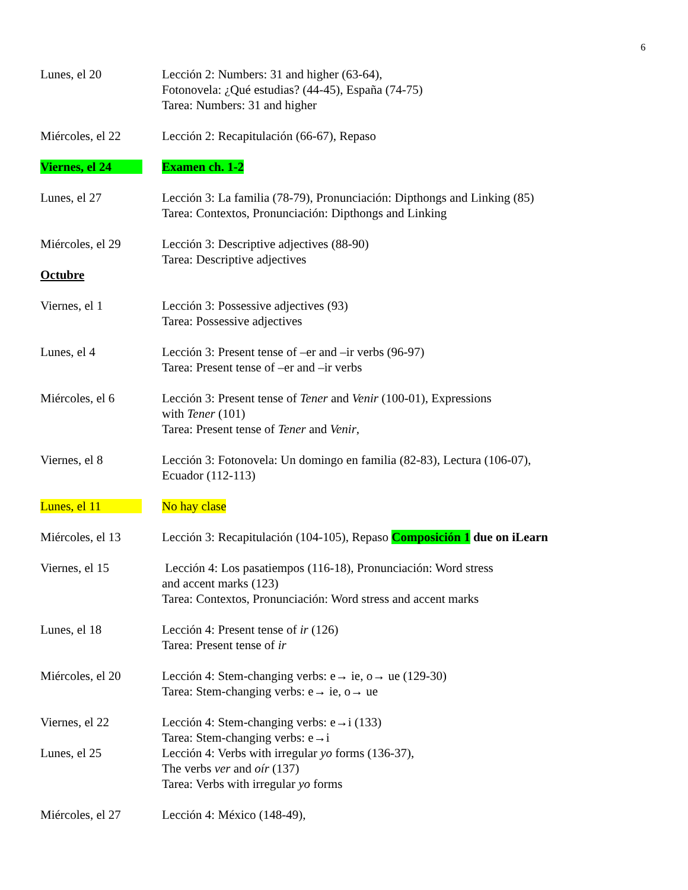6
Lunes, el 20 Lección 2: Numbers: 31 and higher (63-64),
Fotonovela: ¿Qué estudias? (44-45), España (74-75)
Tarea: Numbers: 31 and higher
Miércoles, el 22 Lección 2: Recapitulación (66-67), Repaso
Viernes, el 24 Examen ch. 1-2
Lunes, el 27 Lección 3: La familia (78-79), Pronunciación: Dipthongs and Linking (85)
Tarea: Contextos, Pronunciación: Dipthongs and Linking
Miércoles, el 29 Lección 3: Descriptive adjectives (88-90)
Tarea: Descriptive adjectives
Octubre
Viernes, el 1 Lección 3: Possessive adjectives (93)
Tarea: Possessive adjectives
Lunes, el 4 Lección 3: Present tense of –er and –ir verbs (96-97)
Tarea: Present tense of –er and –ir verbs
Miércoles, el 6 Lección 3: Present tense of Tener and Venir (100-01), Expressions
with Tener (101)
Tarea: Present tense of Tener and Venir,
Viernes, el 8 Lección 3: Fotonovela: Un domingo en familia (82-83), Lectura (106-07),
Ecuador (112-113)
Lunes, el 11 No hay clase
Miércoles, el 13 Lección 3: Recapitulación (104-105), Repaso Composición 1 due on iLearn
Viernes, el 15 Lección 4: Los pasatiempos (116-18), Pronunciación: Word stress
and accent marks (123)
Tarea: Contextos, Pronunciación: Word stress and accent marks
Lunes, el 18 Lección 4: Present tense of ir (126)
Tarea: Present tense of ir
Miércoles, el 20 Lección 4: Stem-changing verbs: e→ ie, o→ ue (129-30)
Tarea: Stem-changing verbs: e→ ie, o→ ue
Viernes, el 22 Lección 4: Stem-changing verbs: e→i (133)
Tarea: Stem-changing verbs: e→i
Lunes, el 25 Lección 4: Verbs with irregular yo forms (136-37),
The verbs ver and oír (137)
Tarea: Verbs with irregular yo forms
Miércoles, el 27 Lección 4: México (148-49),